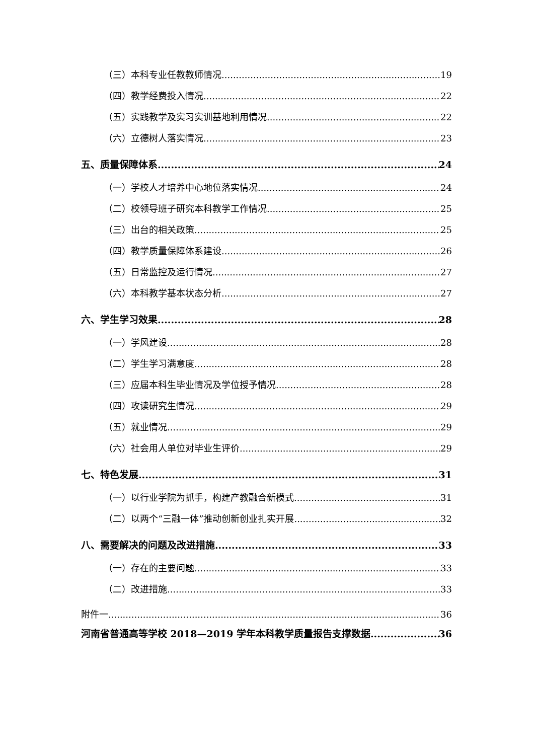（三）本科专业任教教师情况 19
（四）教学经费投入情况 22
（五）实践教学及实习实训基地利用情况 22
（六）立德树人落实情况 23
五、质量保障体系 24
（一）学校人才培养中心地位落实情况 24
（二）校领导班子研究本科教学工作情况 25
（三）出台的相关政策 25
（四）教学质量保障体系建设 26
（五）日常监控及运行情况 27
（六）本科教学基本状态分析 27
六、学生学习效果 28
（一）学风建设 28
（二）学生学习满意度 28
（三）应届本科生毕业情况及学位授予情况 28
（四）攻读研究生情况 29
（五）就业情况 29
（六）社会用人单位对毕业生评价 29
七、特色发展 31
（一）以行业学院为抓手，构建产教融合新模式 31
（二）以两个“三融一体”推动创新创业扎实开展 32
八、需要解决的问题及改进措施 33
（一）存在的主要问题 33
（二）改进措施 33
附件一 36
河南省普通高等学校 2018—2019 学年本科教学质量报告支撑数据 36